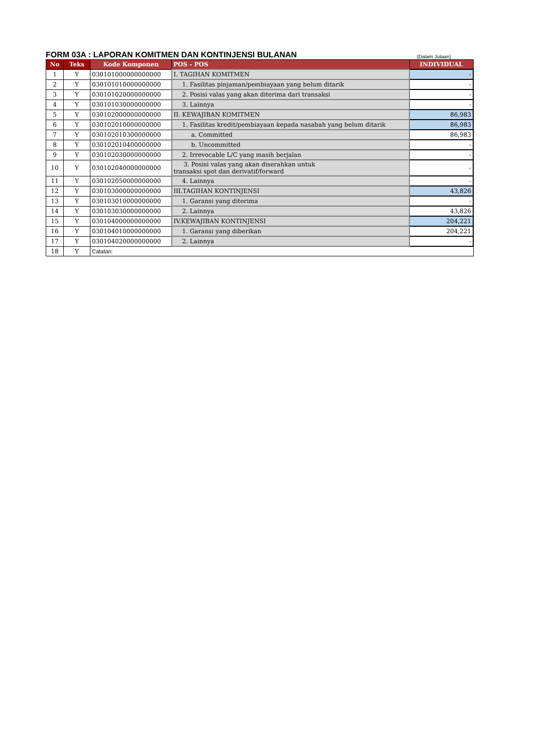FORM 03A : LAPORAN KOMITMEN DAN KONTINJENSI BULANAN
(Dalam Jutaan)
| No | Teks | Kode Komponen | POS - POS | INDIVIDUAL |
| --- | --- | --- | --- | --- |
| 1 | Y | 030101000000000000 | I. TAGIHAN KOMITMEN | - |
| 2 | Y | 030101010000000000 | 1. Fasilitas pinjaman/pembiayaan yang belum ditarik | - |
| 3 | Y | 030101020000000000 | 2. Posisi valas yang akan diterima dari transaksi | - |
| 4 | Y | 030101030000000000 | 3. Lainnya | - |
| 5 | Y | 030102000000000000 | II. KEWAJIBAN KOMITMEN | 86,983 |
| 6 | Y | 030102010000000000 | 1. Fasilitas kredit/pembiayaan kepada nasabah yang belum ditarik | 86,983 |
| 7 | Y | 030102010300000000 | a. Committed | 86,983 |
| 8 | Y | 030102010400000000 | b. Uncommitted | - |
| 9 | Y | 030102030000000000 | 2. Irrevocable L/C yang masih berjalan | - |
| 10 | Y | 030102040000000000 | 3. Posisi valas yang akan diserahkan untuk transaksi spot dan derivatif/forward | - |
| 11 | Y | 030102050000000000 | 4. Lainnya | - |
| 12 | Y | 030103000000000000 | III.TAGIHAN KONTINJENSI | 43,826 |
| 13 | Y | 030103010000000000 | 1. Garansi yang diterima | - |
| 14 | Y | 030103030000000000 | 2. Lainnya | 43,826 |
| 15 | Y | 030104000000000000 | IV.KEWAJIBAN KONTINJENSI | 204,221 |
| 16 | Y | 030104010000000000 | 1. Garansi yang diberikan | 204,221 |
| 17 | Y | 030104020000000000 | 2. Lainnya | - |
| 18 | Y | Catatan: | | |